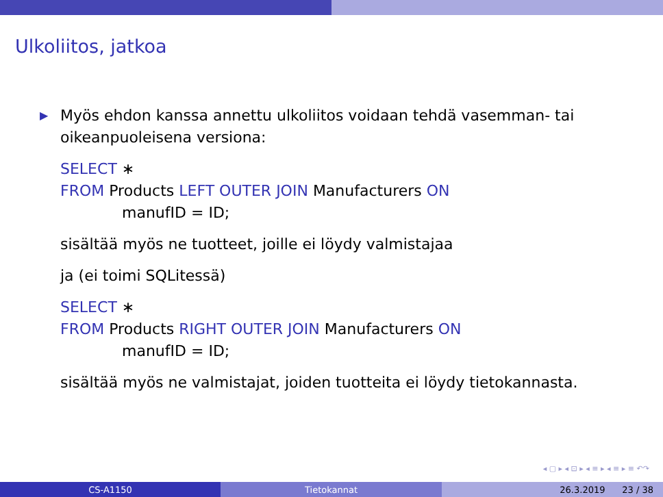Ulkoliitos, jatkoa
▶
Myös ehdon kanssa annettu ulkoliitos voidaan tehdä vasemman- tai oikeanpuoleisena versiona:
SELECT ∗
FROM Products LEFT OUTER JOIN Manufacturers ON
manufID = ID;
sisältää myös ne tuotteet, joille ei löydy valmistajaa
ja (ei toimi SQLitessä)
SELECT ∗
FROM Products RIGHT OUTER JOIN Manufacturers ON
manufID = ID;
sisältää myös ne valmistajat, joiden tuotteita ei löydy tietokannasta.
◂ ▢ ▸ ◂ ⊡ ▸ ◂ ≡ ▸ ◂ ≡ ▸ ≡ ↶↷
CS-A1150 Tietokannat 26.3.2019 23 / 38